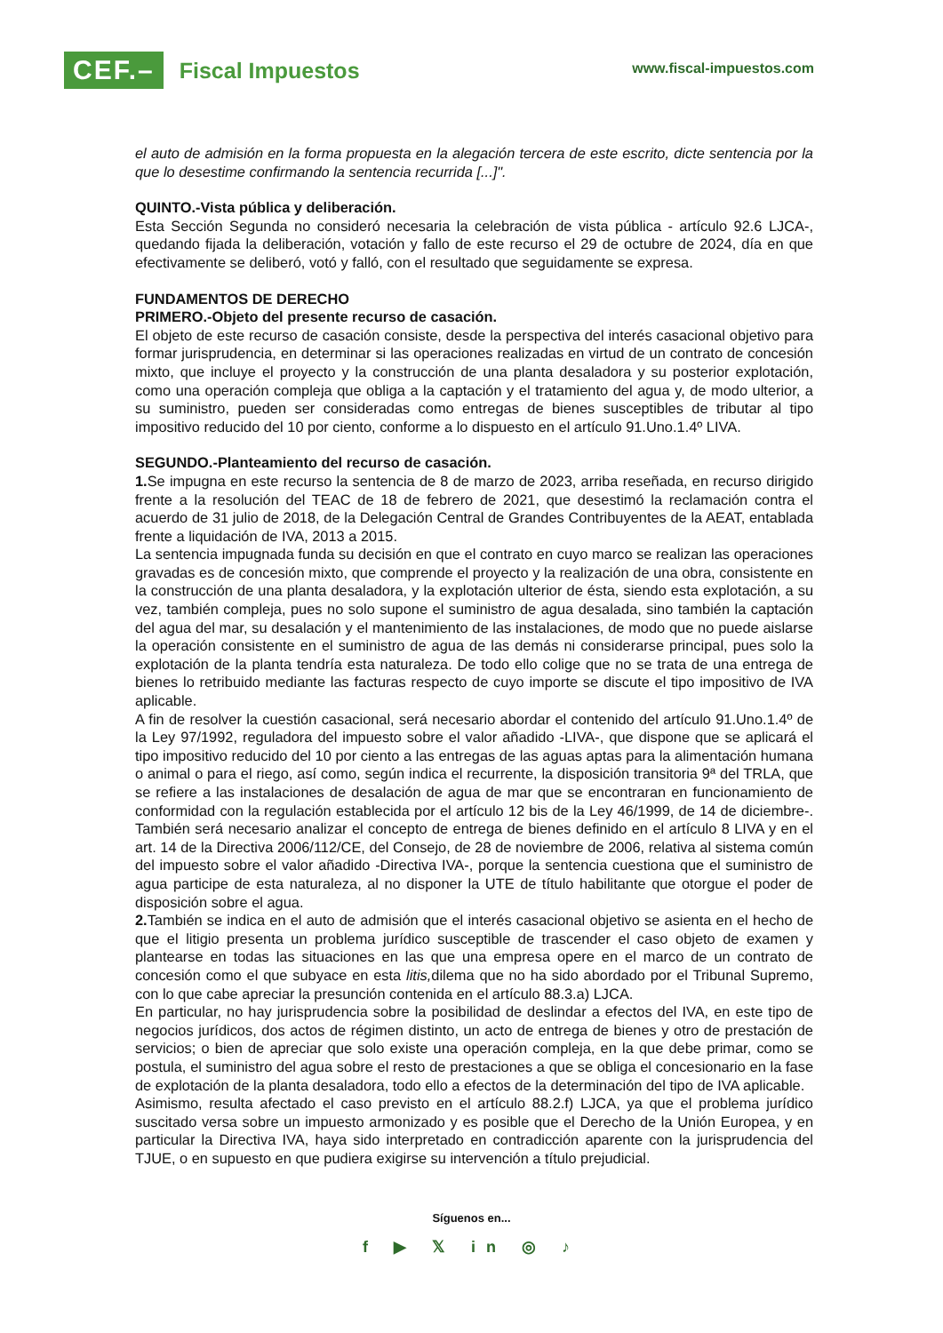CEF.– Fiscal Impuestos
www.fiscal-impuestos.com
el auto de admisión en la forma propuesta en la alegación tercera de este escrito, dicte sentencia por la que lo desestime confirmando la sentencia recurrida [...]".
QUINTO.-Vista pública y deliberación.
Esta Sección Segunda no consideró necesaria la celebración de vista pública - artículo 92.6 LJCA-, quedando fijada la deliberación, votación y fallo de este recurso el 29 de octubre de 2024, día en que efectivamente se deliberó, votó y falló, con el resultado que seguidamente se expresa.
FUNDAMENTOS DE DERECHO
PRIMERO.-Objeto del presente recurso de casación.
El objeto de este recurso de casación consiste, desde la perspectiva del interés casacional objetivo para formar jurisprudencia, en determinar si las operaciones realizadas en virtud de un contrato de concesión mixto, que incluye el proyecto y la construcción de una planta desaladora y su posterior explotación, como una operación compleja que obliga a la captación y el tratamiento del agua y, de modo ulterior, a su suministro, pueden ser consideradas como entregas de bienes susceptibles de tributar al tipo impositivo reducido del 10 por ciento, conforme a lo dispuesto en el artículo 91.Uno.1.4º LIVA.
SEGUNDO.-Planteamiento del recurso de casación.
1. Se impugna en este recurso la sentencia de 8 de marzo de 2023, arriba reseñada, en recurso dirigido frente a la resolución del TEAC de 18 de febrero de 2021, que desestimó la reclamación contra el acuerdo de 31 julio de 2018, de la Delegación Central de Grandes Contribuyentes de la AEAT, entablada frente a liquidación de IVA, 2013 a 2015.
La sentencia impugnada funda su decisión en que el contrato en cuyo marco se realizan las operaciones gravadas es de concesión mixto, que comprende el proyecto y la realización de una obra, consistente en la construcción de una planta desaladora, y la explotación ulterior de ésta, siendo esta explotación, a su vez, también compleja, pues no solo supone el suministro de agua desalada, sino también la captación del agua del mar, su desalación y el mantenimiento de las instalaciones, de modo que no puede aislarse la operación consistente en el suministro de agua de las demás ni considerarse principal, pues solo la explotación de la planta tendría esta naturaleza. De todo ello colige que no se trata de una entrega de bienes lo retribuido mediante las facturas respecto de cuyo importe se discute el tipo impositivo de IVA aplicable.
A fin de resolver la cuestión casacional, será necesario abordar el contenido del artículo 91.Uno.1.4º de la Ley 97/1992, reguladora del impuesto sobre el valor añadido -LIVA-, que dispone que se aplicará el tipo impositivo reducido del 10 por ciento a las entregas de las aguas aptas para la alimentación humana o animal o para el riego, así como, según indica el recurrente, la disposición transitoria 9ª del TRLA, que se refiere a las instalaciones de desalación de agua de mar que se encontraran en funcionamiento de conformidad con la regulación establecida por el artículo 12 bis de la Ley 46/1999, de 14 de diciembre-. También será necesario analizar el concepto de entrega de bienes definido en el artículo 8 LIVA y en el art. 14 de la Directiva 2006/112/CE, del Consejo, de 28 de noviembre de 2006, relativa al sistema común del impuesto sobre el valor añadido -Directiva IVA-, porque la sentencia cuestiona que el suministro de agua participe de esta naturaleza, al no disponer la UTE de título habilitante que otorgue el poder de disposición sobre el agua.
2. También se indica en el auto de admisión que el interés casacional objetivo se asienta en el hecho de que el litigio presenta un problema jurídico susceptible de trascender el caso objeto de examen y plantearse en todas las situaciones en las que una empresa opere en el marco de un contrato de concesión como el que subyace en esta litis, dilema que no ha sido abordado por el Tribunal Supremo, con lo que cabe apreciar la presunción contenida en el artículo 88.3.a) LJCA.
En particular, no hay jurisprudencia sobre la posibilidad de deslindar a efectos del IVA, en este tipo de negocios jurídicos, dos actos de régimen distinto, un acto de entrega de bienes y otro de prestación de servicios; o bien de apreciar que solo existe una operación compleja, en la que debe primar, como se postula, el suministro del agua sobre el resto de prestaciones a que se obliga el concesionario en la fase de explotación de la planta desaladora, todo ello a efectos de la determinación del tipo de IVA aplicable.
Asimismo, resulta afectado el caso previsto en el artículo 88.2.f) LJCA, ya que el problema jurídico suscitado versa sobre un impuesto armonizado y es posible que el Derecho de la Unión Europea, y en particular la Directiva IVA, haya sido interpretado en contradicción aparente con la jurisprudencia del TJUE, o en supuesto en que pudiera exigirse su intervención a título prejudicial.
Síguenos en...
f ▶ 𝕏 in ◎ ♪